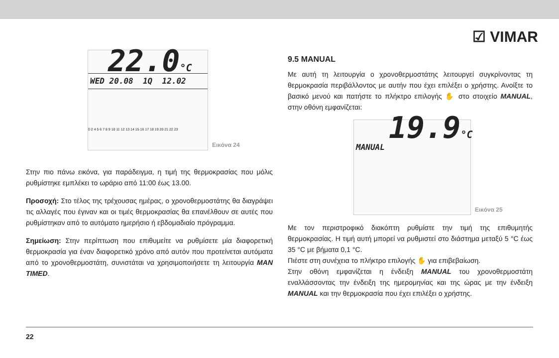☑ VIMAR
22.0°C
WED 20.08 1Q 12.02
0 2 4 5 6 7 8 9 10 11 12 13 14 15 16 17 18 19 20 21 22 23
Εικόνα 24
Στην πιο πάνω εικόνα, για παράδειγμα, η τιμή της θερμοκρασίας που μόλις ρυθμίστηκε εμπλέκει το ωράριο από 11:00 έως 13.00.
Προσοχή: Στο τέλος της τρέχουσας ημέρας, ο χρονοθερμοστάτης θα διαγράψει τις αλλαγές που έγιναν και οι τιμές θερμοκρασίας θα επανέλθουν σε αυτές που ρυθμίστηκαν από το αυτόματο ημερήσιο ή εβδομαδιαίο πρόγραμμα.
Σημείωση: Στην περίπτωση που επιθυμείτε να ρυθμίσετε μία διαφορετική θερμοκρασία για έναν διαφορετικό χρόνο από αυτόν που προτείνεται αυτόματα από το χρονοθερμοστάτη, συνιστάται να χρησιμοποιήσετε τη λειτουργία MAN TIMED.
9.5 MANUAL
Με αυτή τη λειτουργία ο χρονοθερμοστάτης λειτουργεί συγκρίνοντας τη θερμοκρασία περιβάλλοντος με αυτήν που έχει επιλέξει ο χρήστης. Ανοίξτε το βασικό μενού και πατήστε το πλήκτρο επιλογής ✋ στο στοιχείο MANUAL, στην οθόνη εμφανίζεται:
19.9°C
MANUAL
Εικόνα 25
Με τον περιστροφικό διακόπτη ρυθμίστε την τιμή της επιθυμητής θερμοκρασίας. Η τιμή αυτή μπορεί να ρυθμιστεί στο διάστημα μεταξύ 5 °C έως 35 °C με βήματα 0,1 °C.
Πιέστε στη συνέχεια το πλήκτρο επιλογής ✋ για επιβεβαίωση.
Στην οθόνη εμφανίζεται η ένδειξη MANUAL του χρονοθερμοστάτη εναλλάσσοντας την ένδειξη της ημερομηνίας και της ώρας με την ένδειξη MANUAL και την θερμοκρασία που έχει επιλέξει ο χρήστης.
22